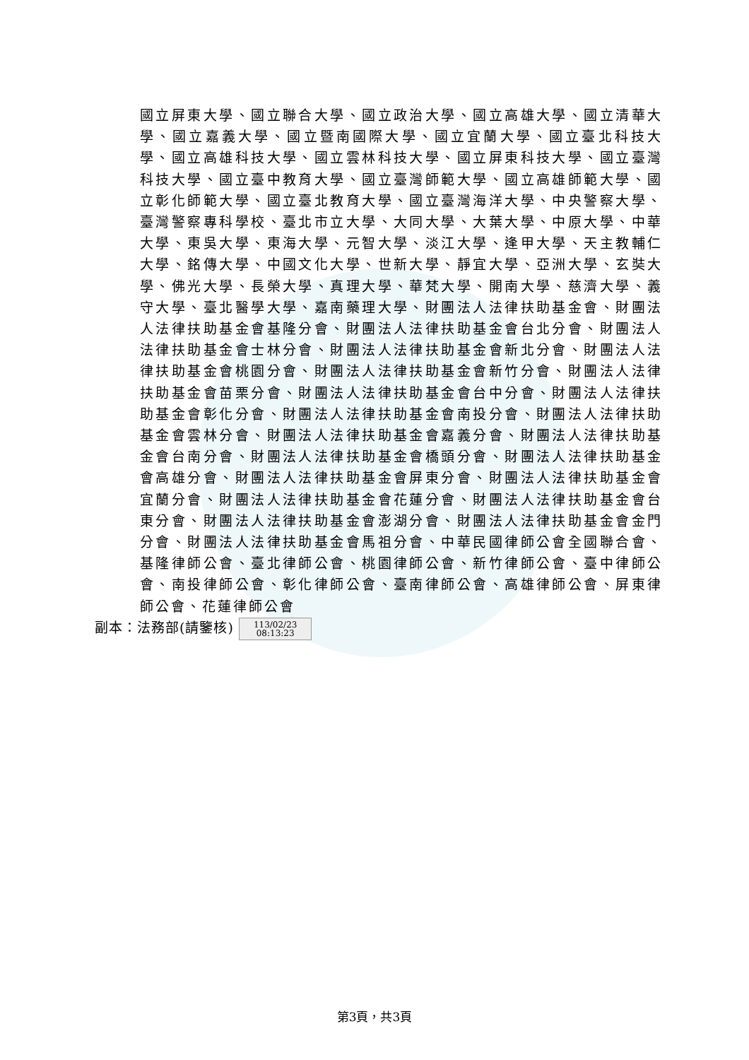國立屏東大學、國立聯合大學、國立政治大學、國立高雄大學、國立清華大學、國立嘉義大學、國立暨南國際大學、國立宜蘭大學、國立臺北科技大學、國立高雄科技大學、國立雲林科技大學、國立屏東科技大學、國立臺灣科技大學、國立臺中教育大學、國立臺灣師範大學、國立高雄師範大學、國立彰化師範大學、國立臺北教育大學、國立臺灣海洋大學、中央警察大學、臺灣警察專科學校、臺北市立大學、大同大學、大葉大學、中原大學、中華大學、東吳大學、東海大學、元智大學、淡江大學、逢甲大學、天主教輔仁大學、銘傳大學、中國文化大學、世新大學、靜宜大學、亞洲大學、玄奘大學、佛光大學、長榮大學、真理大學、華梵大學、開南大學、慈濟大學、義守大學、臺北醫學大學、嘉南藥理大學、財團法人法律扶助基金會、財團法人法律扶助基金會基隆分會、財團法人法律扶助基金會台北分會、財團法人法律扶助基金會士林分會、財團法人法律扶助基金會新北分會、財團法人法律扶助基金會桃園分會、財團法人法律扶助基金會新竹分會、財團法人法律扶助基金會苗栗分會、財團法人法律扶助基金會台中分會、財團法人法律扶助基金會彰化分會、財團法人法律扶助基金會南投分會、財團法人法律扶助基金會雲林分會、財團法人法律扶助基金會嘉義分會、財團法人法律扶助基金會台南分會、財團法人法律扶助基金會橋頭分會、財團法人法律扶助基金會高雄分會、財團法人法律扶助基金會屏東分會、財團法人法律扶助基金會宜蘭分會、財團法人法律扶助基金會花蓮分會、財團法人法律扶助基金會台東分會、財團法人法律扶助基金會澎湖分會、財團法人法律扶助基金會金門分會、財團法人法律扶助基金會馬祖分會、中華民國律師公會全國聯合會、基隆律師公會、臺北律師公會、桃園律師公會、新竹律師公會、臺中律師公會、南投律師公會、彰化律師公會、臺南律師公會、高雄律師公會、屏東律師公會、花蓮律師公會
副本：法務部(請鑒核) 113/02/23
08:13:23
第3頁，共3頁